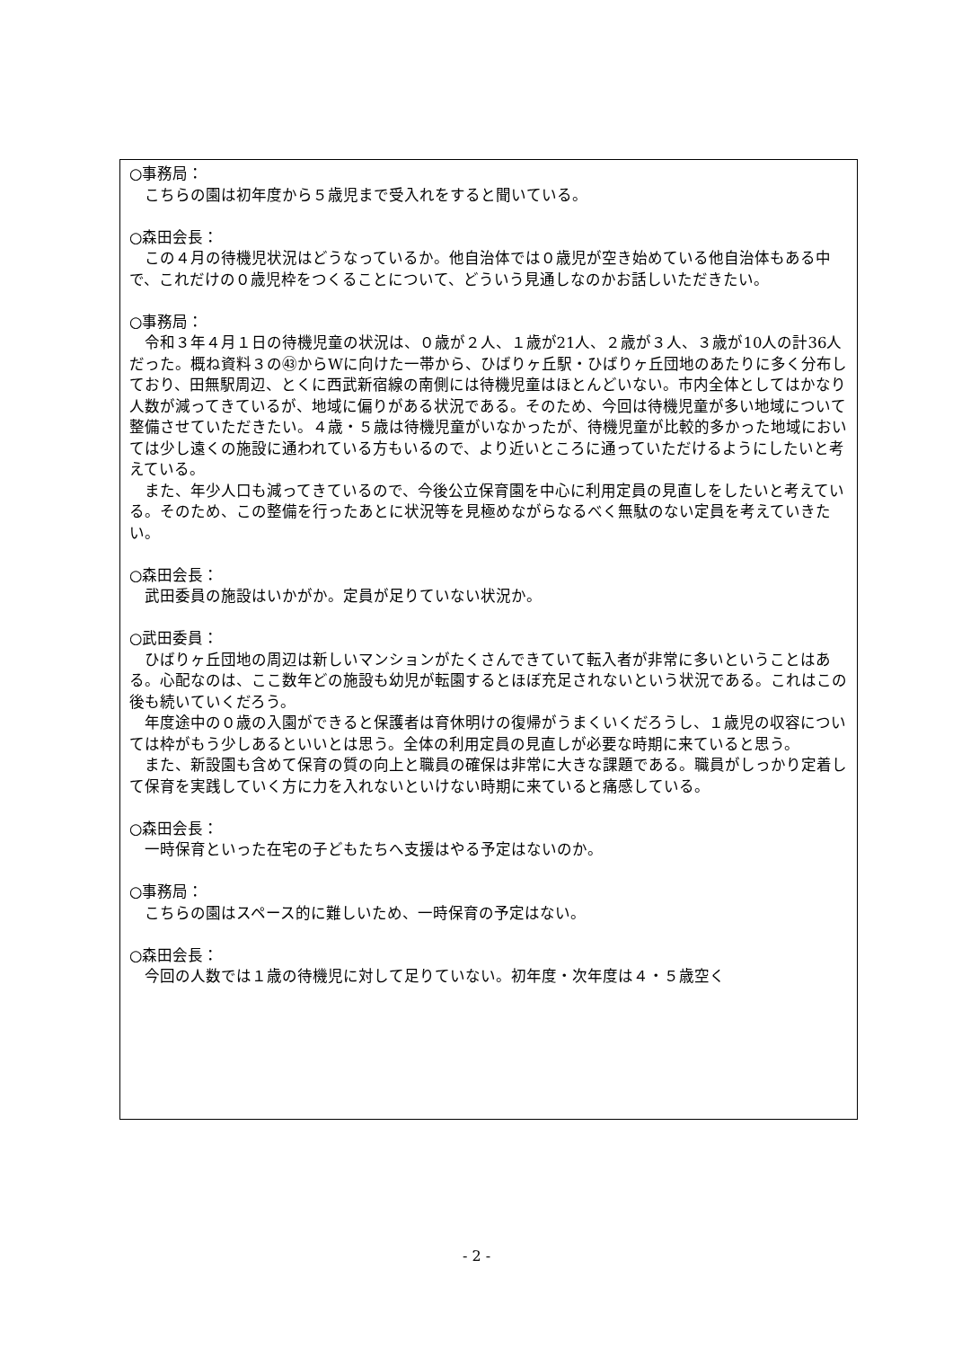○事務局：
こちらの園は初年度から５歳児まで受入れをすると聞いている。
○森田会長：
この４月の待機児状況はどうなっているか。他自治体では０歳児が空き始めている他自治体もある中で、これだけの０歳児枠をつくることについて、どういう見通しなのかお話しいただきたい。
○事務局：
令和３年４月１日の待機児童の状況は、０歳が２人、１歳が21人、２歳が３人、３歳が10人の計36人だった。概ね資料３の㊸からWに向けた一帯から、ひばりヶ丘駅・ひばりヶ丘団地のあたりに多く分布しており、田無駅周辺、とくに西武新宿線の南側には待機児童はほとんどいない。市内全体としてはかなり人数が減ってきているが、地域に偏りがある状況である。そのため、今回は待機児童が多い地域について整備させていただきたい。４歳・５歳は待機児童がいなかったが、待機児童が比較的多かった地域においては少し遠くの施設に通われている方もいるので、より近いところに通っていただけるようにしたいと考えている。
また、年少人口も減ってきているので、今後公立保育園を中心に利用定員の見直しをしたいと考えている。そのため、この整備を行ったあとに状況等を見極めながらなるべく無駄のない定員を考えていきたい。
○森田会長：
武田委員の施設はいかがか。定員が足りていない状況か。
○武田委員：
ひばりヶ丘団地の周辺は新しいマンションがたくさんできていて転入者が非常に多いということはある。心配なのは、ここ数年どの施設も幼児が転園するとほぼ充足されないという状況である。これはこの後も続いていくだろう。
年度途中の０歳の入園ができると保護者は育休明けの復帰がうまくいくだろうし、１歳児の収容については枠がもう少しあるといいとは思う。全体の利用定員の見直しが必要な時期に来ていると思う。
また、新設園も含めて保育の質の向上と職員の確保は非常に大きな課題である。職員がしっかり定着して保育を実践していく方に力を入れないといけない時期に来ていると痛感している。
○森田会長：
一時保育といった在宅の子どもたちへ支援はやる予定はないのか。
○事務局：
こちらの園はスペース的に難しいため、一時保育の予定はない。
○森田会長：
今回の人数では１歳の待機児に対して足りていない。初年度・次年度は４・５歳空く
- 2 -